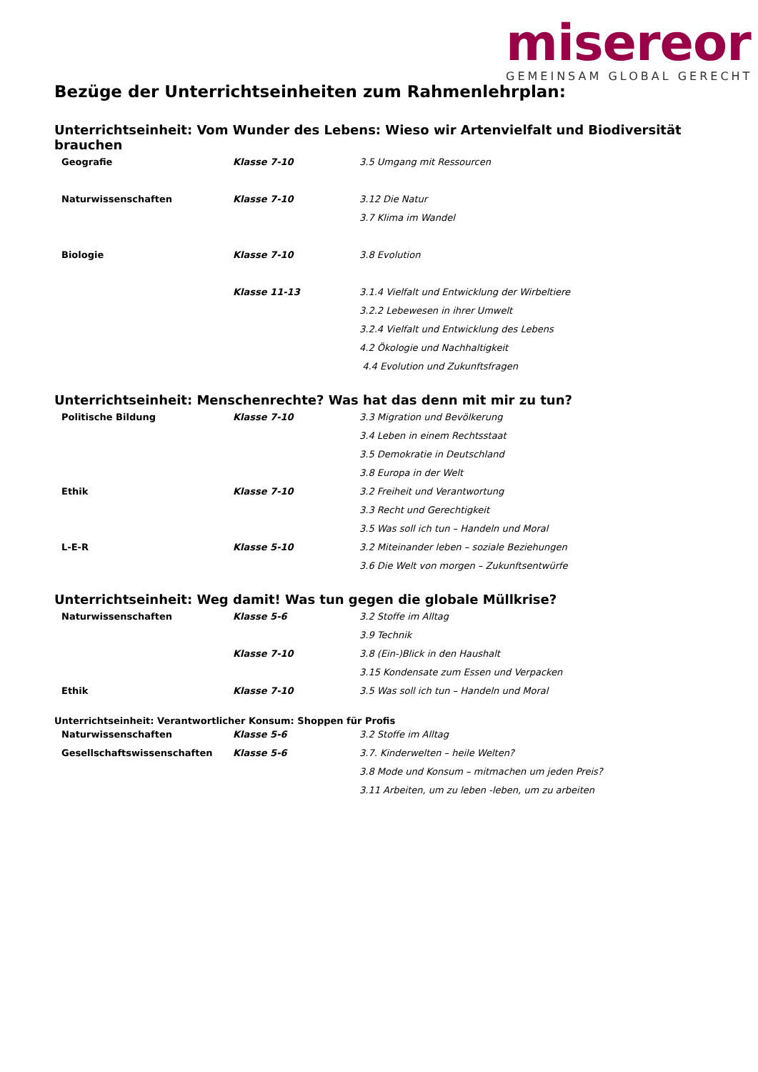misereor
GEMEINSAM GLOBAL GERECHT
Bezüge der Unterrichtseinheiten zum Rahmenlehrplan:
Unterrichtseinheit: Vom Wunder des Lebens: Wieso wir Artenvielfalt und Biodiversität brauchen
| Geografie | Klasse 7-10 | 3.5 Umgang mit Ressourcen |
| Naturwissenschaften | Klasse 7-10 | 3.12 Die Natur |
| | | 3.7 Klima im Wandel |
| Biologie | Klasse 7-10 | 3.8 Evolution |
| | Klasse 11-13 | 3.1.4 Vielfalt und Entwicklung der Wirbeltiere |
| | | 3.2.2 Lebewesen in ihrer Umwelt |
| | | 3.2.4 Vielfalt und Entwicklung des Lebens |
| | | 4.2 Ökologie und Nachhaltigkeit |
| | | 4.4 Evolution und Zukunftsfragen |
Unterrichtseinheit: Menschenrechte? Was hat das denn mit mir zu tun?
| Politische Bildung | Klasse 7-10 | 3.3 Migration und Bevölkerung |
| | | 3.4 Leben in einem Rechtsstaat |
| | | 3.5 Demokratie in Deutschland |
| | | 3.8 Europa in der Welt |
| Ethik | Klasse 7-10 | 3.2 Freiheit und Verantwortung |
| | | 3.3 Recht und Gerechtigkeit |
| | | 3.5 Was soll ich tun – Handeln und Moral |
| L-E-R | Klasse 5-10 | 3.2 Miteinander leben – soziale Beziehungen |
| | | 3.6 Die Welt von morgen – Zukunftsentwürfe |
Unterrichtseinheit: Weg damit! Was tun gegen die globale Müllkrise?
| Naturwissenschaften | Klasse 5-6 | 3.2 Stoffe im Alltag |
| | | 3.9 Technik |
| | Klasse 7-10 | 3.8 (Ein-)Blick in den Haushalt |
| | | 3.15 Kondensate zum Essen und Verpacken |
| Ethik | Klasse 7-10 | 3.5 Was soll ich tun – Handeln und Moral |
Unterrichtseinheit: Verantwortlicher Konsum: Shoppen für Profis
| Naturwissenschaften | Klasse 5-6 | 3.2 Stoffe im Alltag |
| Gesellschaftswissenschaften | Klasse 5-6 | 3.7. Kinderwelten – heile Welten? |
| | | 3.8 Mode und Konsum – mitmachen um jeden Preis? |
| | | 3.11 Arbeiten, um zu leben -leben, um zu arbeiten |